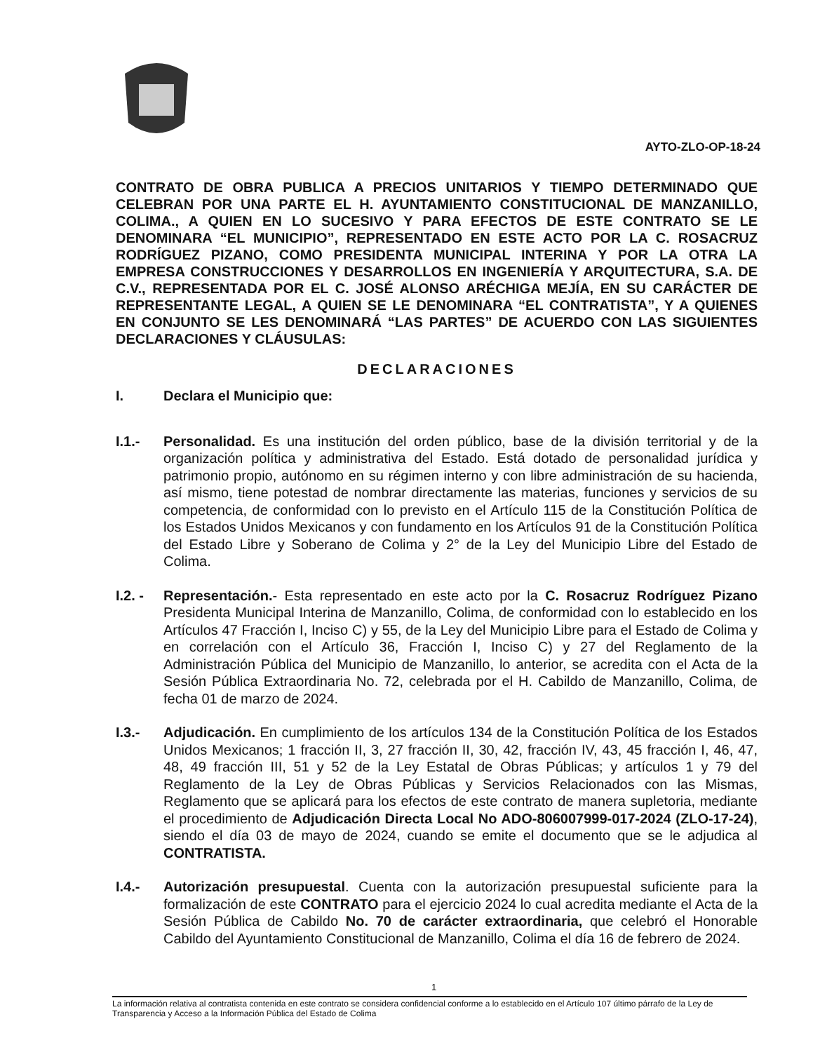AYTO-ZLO-OP-18-24
CONTRATO DE OBRA PUBLICA A PRECIOS UNITARIOS Y TIEMPO DETERMINADO QUE CELEBRAN POR UNA PARTE EL H. AYUNTAMIENTO CONSTITUCIONAL DE MANZANILLO, COLIMA., A QUIEN EN LO SUCESIVO Y PARA EFECTOS DE ESTE CONTRATO SE LE DENOMINARA “EL MUNICIPIO”, REPRESENTADO EN ESTE ACTO POR LA C. ROSACRUZ RODRÍGUEZ PIZANO, COMO PRESIDENTA MUNICIPAL INTERINA Y POR LA OTRA LA EMPRESA CONSTRUCCIONES Y DESARROLLOS EN INGENIERÍA Y ARQUITECTURA, S.A. DE C.V., REPRESENTADA POR EL C. JOSÉ ALONSO ARÉCHIGA MEJÍA, EN SU CARÁCTER DE REPRESENTANTE LEGAL, A QUIEN SE LE DENOMINARA “EL CONTRATISTA”, Y A QUIENES EN CONJUNTO SE LES DENOMINARÁ “LAS PARTES” DE ACUERDO CON LAS SIGUIENTES DECLARACIONES Y CLÁUSULAS:
DECLARACIONES
I. Declara el Municipio que:
I.1.- Personalidad. Es una institución del orden público, base de la división territorial y de la organización política y administrativa del Estado. Está dotado de personalidad jurídica y patrimonio propio, autónomo en su régimen interno y con libre administración de su hacienda, así mismo, tiene potestad de nombrar directamente las materias, funciones y servicios de su competencia, de conformidad con lo previsto en el Artículo 115 de la Constitución Política de los Estados Unidos Mexicanos y con fundamento en los Artículos 91 de la Constitución Política del Estado Libre y Soberano de Colima y 2° de la Ley del Municipio Libre del Estado de Colima.
I.2. -
Representación.- Esta representado en este acto por la C. Rosacruz Rodríguez Pizano Presidenta Municipal Interina de Manzanillo, Colima, de conformidad con lo establecido en los Artículos 47 Fracción I, Inciso C) y 55, de la Ley del Municipio Libre para el Estado de Colima y en correlación con el Artículo 36, Fracción I, Inciso C) y 27 del Reglamento de la Administración Pública del Municipio de Manzanillo, lo anterior, se acredita con el Acta de la Sesión Pública Extraordinaria No. 72, celebrada por el H. Cabildo de Manzanillo, Colima, de fecha 01 de marzo de 2024.
I.3.- Adjudicación. En cumplimiento de los artículos 134 de la Constitución Política de los Estados Unidos Mexicanos; 1 fracción II, 3, 27 fracción II, 30, 42, fracción IV, 43, 45 fracción I, 46, 47, 48, 49 fracción III, 51 y 52 de la Ley Estatal de Obras Públicas; y artículos 1 y 79 del Reglamento de la Ley de Obras Públicas y Servicios Relacionados con las Mismas, Reglamento que se aplicará para los efectos de este contrato de manera supletoria, mediante el procedimiento de Adjudicación Directa Local No ADO-806007999-017-2024 (ZLO-17-24), siendo el día 03 de mayo de 2024, cuando se emite el documento que se le adjudica al CONTRATISTA.
I.4.- Autorización presupuestal. Cuenta con la autorización presupuestal suficiente para la formalización de este CONTRATO para el ejercicio 2024 lo cual acredita mediante el Acta de la Sesión Pública de Cabildo No. 70 de carácter extraordinaria, que celebró el Honorable Cabildo del Ayuntamiento Constitucional de Manzanillo, Colima el día 16 de febrero de 2024.
1
La información relativa al contratista contenida en este contrato se considera confidencial conforme a lo establecido en el Artículo 107 último párrafo de la Ley de Transparencia y Acceso a la Información Pública del Estado de Colima